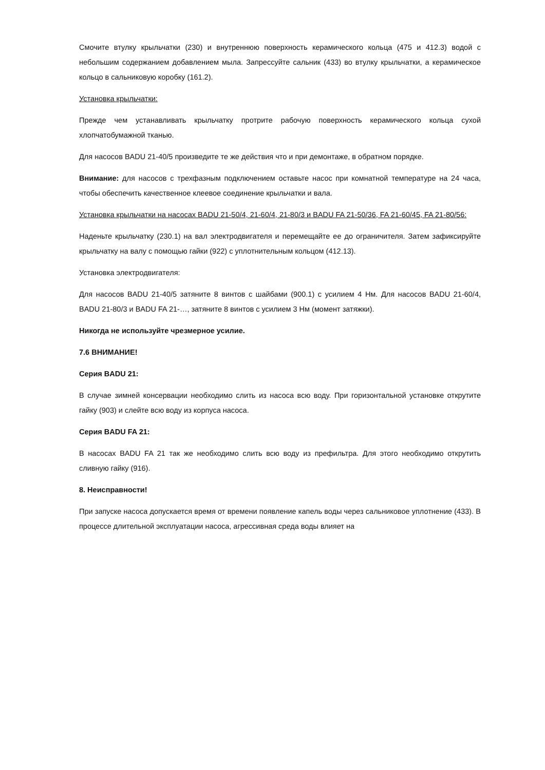Смочите втулку крыльчатки (230) и внутреннюю поверхность керамического кольца (475 и 412.3) водой с небольшим содержанием добавлением мыла. Запрессуйте сальник (433) во втулку крыльчатки, а керамическое кольцо в сальниковую коробку (161.2).
Установка крыльчатки:
Прежде чем устанавливать крыльчатку протрите рабочую поверхность керамического кольца сухой хлопчатобумажной тканью.
Для насосов BADU 21-40/5 произведите те же действия что и при демонтаже, в обратном порядке.
Внимание: для насосов с трехфазным подключением оставьте насос при комнатной температуре на 24 часа, чтобы обеспечить качественное клеевое соединение крыльчатки и вала.
Установка крыльчатки на насосах BADU 21-50/4, 21-60/4, 21-80/3 и BADU FA 21-50/36, FA 21-60/45, FA 21-80/56:
Наденьте крыльчатку (230.1) на вал электродвигателя и перемещайте ее до ограничителя. Затем зафиксируйте крыльчатку на валу с помощью гайки (922) с уплотнительным кольцом (412.13).
Установка электродвигателя:
Для насосов BADU 21-40/5 затяните 8 винтов с шайбами (900.1) с усилием 4 Нм. Для насосов BADU 21-60/4, BADU 21-80/3 и BADU FA 21-…, затяните 8 винтов с усилием 3 Нм (момент затяжки).
Никогда не используйте чрезмерное усилие.
7.6 ВНИМАНИЕ!
Серия BADU 21:
В случае зимней консервации необходимо слить из насоса всю воду. При горизонтальной установке открутите гайку (903) и слейте всю воду из корпуса насоса.
Серия BADU FA 21:
В насосах BADU FA 21 так же необходимо слить всю воду из префильтра. Для этого необходимо открутить сливную гайку (916).
8. Неисправности!
При запуске насоса допускается время от времени появление капель воды через сальниковое уплотнение (433). В процессе длительной эксплуатации насоса, агрессивная среда воды влияет на